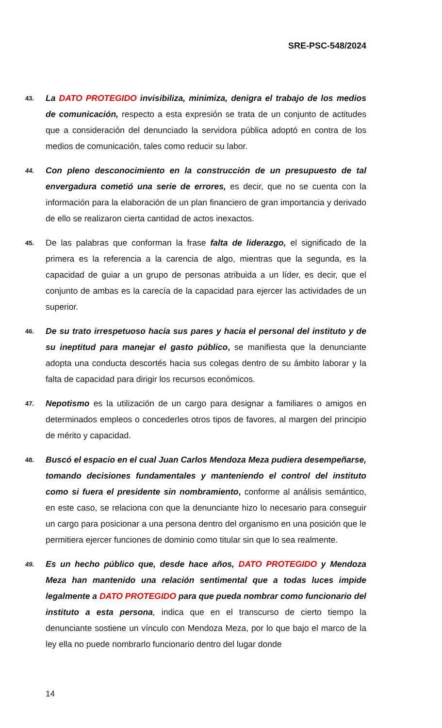SRE-PSC-548/2024
43.
La DATO PROTEGIDO invisibiliza, minimiza, denigra el trabajo de los medios de comunicación, respecto a esta expresión se trata de un conjunto de actitudes que a consideración del denunciado la servidora pública adoptó en contra de los medios de comunicación, tales como reducir su labor.
44.
Con pleno desconocimiento en la construcción de un presupuesto de tal envergadura cometió una serie de errores, es decir, que no se cuenta con la información para la elaboración de un plan financiero de gran importancia y derivado de ello se realizaron cierta cantidad de actos inexactos.
45.
De las palabras que conforman la frase falta de liderazgo, el significado de la primera es la referencia a la carencia de algo, mientras que la segunda, es la capacidad de guiar a un grupo de personas atribuida a un líder, es decir, que el conjunto de ambas es la carecía de la capacidad para ejercer las actividades de un superior.
46.
De su trato irrespetuoso hacía sus pares y hacia el personal del instituto y de su ineptitud para manejar el gasto público, se manifiesta que la denunciante adopta una conducta descortés hacia sus colegas dentro de su ámbito laborar y la falta de capacidad para dirigir los recursos económicos.
47.
Nepotismo es la utilización de un cargo para designar a familiares o amigos en determinados empleos o concederles otros tipos de favores, al margen del principio de mérito y capacidad.
48.
Buscó el espacio en el cual Juan Carlos Mendoza Meza pudiera desempeñarse, tomando decisiones fundamentales y manteniendo el control del instituto como si fuera el presidente sin nombramiento, conforme al análisis semántico, en este caso, se relaciona con que la denunciante hizo lo necesario para conseguir un cargo para posicionar a una persona dentro del organismo en una posición que le permitiera ejercer funciones de dominio como titular sin que lo sea realmente.
49.
Es un hecho público que, desde hace años, DATO PROTEGIDO y Mendoza Meza han mantenido una relación sentimental que a todas luces impide legalmente a DATO PROTEGIDO para que pueda nombrar como funcionario del instituto a esta persona, indica que en el transcurso de cierto tiempo la denunciante sostiene un vínculo con Mendoza Meza, por lo que bajo el marco de la ley ella no puede nombrarlo funcionario dentro del lugar donde
14